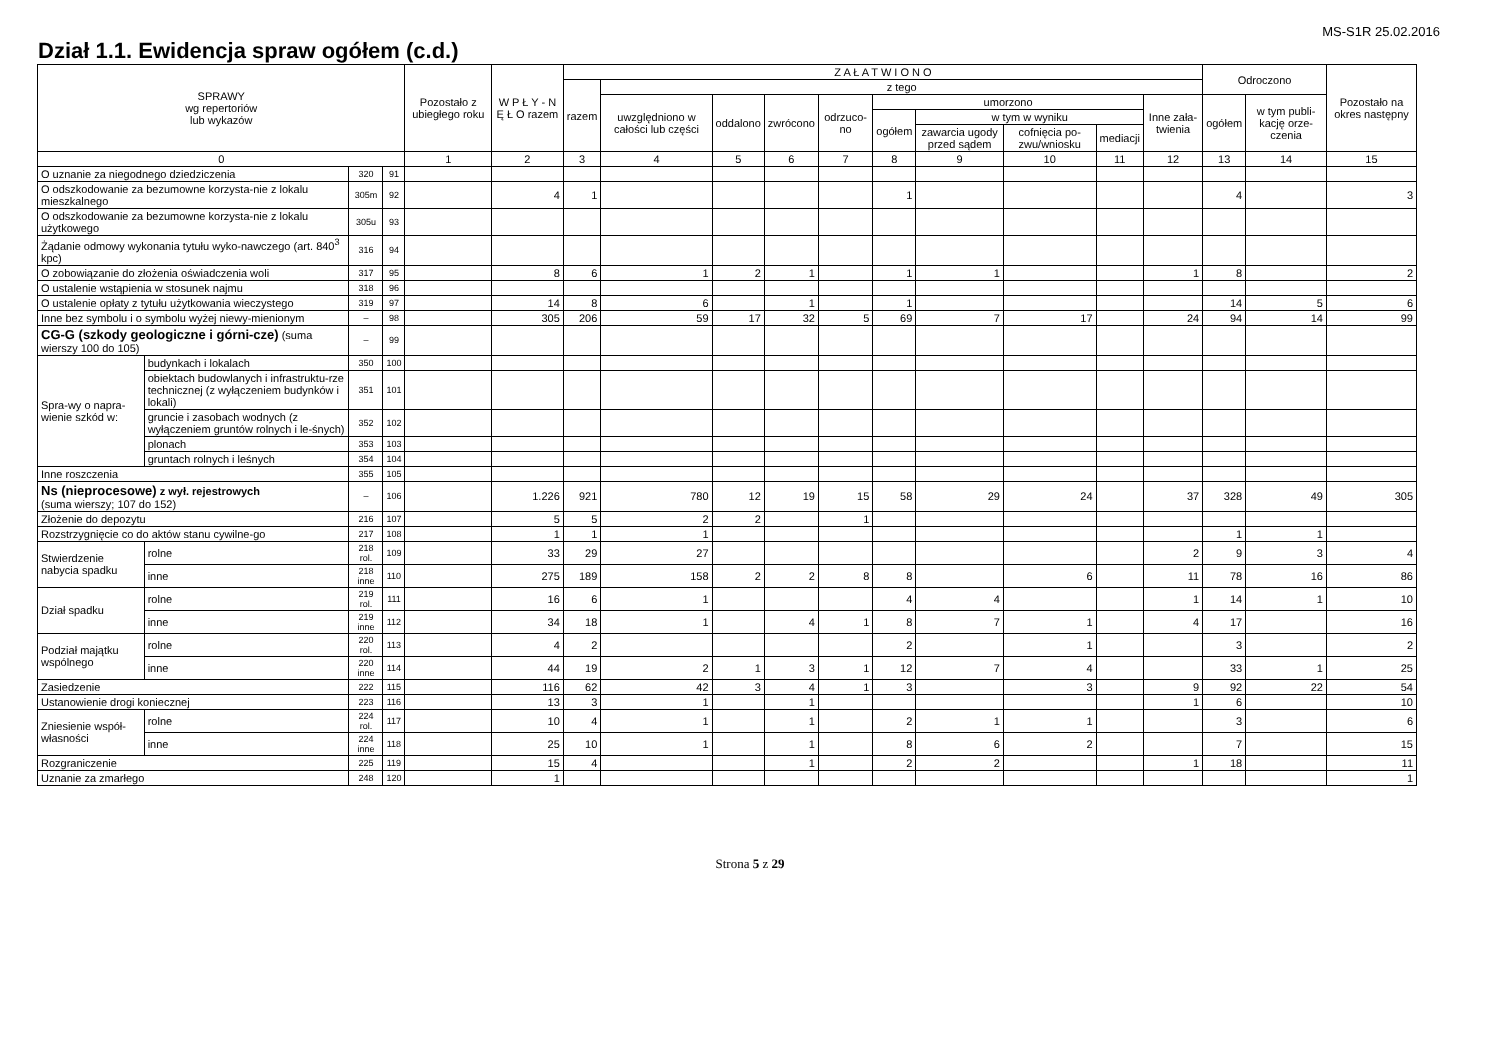Dział 1.1. Ewidencja spraw ogółem (c.d.)
MS-S1R 25.02.2016
| SPRAWY wg repertoriów lub wykazów | | | | Pozostało z ubiegłego roku | W P Ł Y - N Ę Ł O razem | Z A Ł A T W I O N O | | | | | | | | | | Odroczono | | Pozostało na okres następny |
| --- | --- | --- | --- | --- | --- | --- | --- | --- | --- | --- | --- | --- | --- | --- | --- | --- | --- | --- |
| | | | | | | razem | z tego | | | | | | | | | | | |
| | | | | | | | uwzględniono w całości lub części | oddalono | zwrócono | odrzuco-no | umorzono | | | | Inne zała-twienia | ogółem | w tym publi-kację orze-czenia | |
| | | | | | | | | | | | ogółem | w tym w wyniku | | | | | | |
| | | | | | | | | | | | | zawarcia ugody przed sądem | cofnięcia po-zwu/wniosku | mediacji | | | | |
| 0 | | | | 1 | 2 | 3 | 4 | 5 | 6 | 7 | 8 | 9 | 10 | 11 | 12 | 13 | 14 | 15 |
| O uznanie za niegodnego dziedziczenia | | 320 | 91 | | | | | | | | | | | | | | | |
| O odszkodowanie za bezumowne korzysta-nie z lokalu mieszkalnego | | 305m | 92 | | 4 | 1 | | | | | 1 | | | | | 4 | | 3 |
| O odszkodowanie za bezumowne korzysta-nie z lokalu użytkowego | | 305u | 93 | | | | | | | | | | | | | | | |
| Żądanie odmowy wykonania tytułu wyko-nawczego (art. 840<sup>3</sup> kpc) | | 316 | 94 | | | | | | | | | | | | | | | |
| O zobowiązanie do złożenia oświadczenia woli | | 317 | 95 | | 8 | 6 | 1 | 2 | 1 | | 1 | 1 | | | 1 | 8 | | 2 |
| O ustalenie wstąpienia w stosunek najmu | | 318 | 96 | | | | | | | | | | | | | | | |
| O ustalenie opłaty z tytułu użytkowania wieczystego | | 319 | 97 | | 14 | 8 | 6 | | 1 | | 1 | | | | | 14 | 5 | 6 |
| Inne bez symbolu i o symbolu wyżej niewy-mienionym | | – | 98 | | 305 | 206 | 59 | 17 | 32 | 5 | 69 | 7 | 17 | | 24 | 94 | 14 | 99 |
| CG-G (szkody geologiczne i górni-cze) (suma wierszy 100 do 105) | | – | 99 | | | | | | | | | | | | | | | |
| Spra-wy o napra-wienie szkód w: | budynkach i lokalach | 350 | 100 | | | | | | | | | | | | | | | |
| | obiektach budowlanych i infrastruktu-rze technicznej (z wyłączeniem budynków i lokali) | 351 | 101 | | | | | | | | | | | | | | | |
| | gruncie i zasobach wodnych (z wyłączeniem gruntów rolnych i le-śnych) | 352 | 102 | | | | | | | | | | | | | | | |
| | plonach | 353 | 103 | | | | | | | | | | | | | | | |
| | gruntach rolnych i leśnych | 354 | 104 | | | | | | | | | | | | | | | |
| Inne roszczenia | | 355 | 105 | | | | | | | | | | | | | | | |
| Ns (nieprocesowe) z wył. rejestrowych (suma wierszy; 107 do 152) | | – | 106 | | 1.226 | 921 | 780 | 12 | 19 | 15 | 58 | 29 | 24 | | 37 | 328 | 49 | 305 |
| Złożenie do depozytu | | 216 | 107 | | 5 | 5 | 2 | 2 | | 1 | | | | | | | | |
| Rozstrzygnięcie co do aktów stanu cywilne-go | | 217 | 108 | | 1 | 1 | 1 | | | | | | | | | 1 | 1 | |
| Stwierdzenie nabycia spadku | rolne | 218 rol. | 109 | | 33 | 29 | 27 | | | | | | | | 2 | 9 | 3 | 4 |
| | inne | 218 inne | 110 | | 275 | 189 | 158 | 2 | 2 | 8 | 8 | | 6 | | 11 | 78 | 16 | 86 |
| Dział spadku | rolne | 219 rol. | 111 | | 16 | 6 | 1 | | | | 4 | 4 | | | 1 | 14 | 1 | 10 |
| | inne | 219 inne | 112 | | 34 | 18 | 1 | | 4 | 1 | 8 | 7 | 1 | | 4 | 17 | | 16 |
| Podział majątku wspólnego | rolne | 220 rol. | 113 | | 4 | 2 | | | | | 2 | | 1 | | | 3 | | 2 |
| | inne | 220 inne | 114 | | 44 | 19 | 2 | 1 | 3 | 1 | 12 | 7 | 4 | | | 33 | 1 | 25 |
| Zasiedzenie | | 222 | 115 | | 116 | 62 | 42 | 3 | 4 | 1 | 3 | | 3 | | 9 | 92 | 22 | 54 |
| Ustanowienie drogi koniecznej | | 223 | 116 | | 13 | 3 | 1 | | 1 | | | | | | 1 | 6 | | 10 |
| Zniesienie współ-własności | rolne | 224 rol. | 117 | | 10 | 4 | 1 | | 1 | | 2 | 1 | 1 | | | 3 | | 6 |
| | inne | 224 inne | 118 | | 25 | 10 | 1 | | 1 | | 8 | 6 | 2 | | | 7 | | 15 |
| Rozgraniczenie | | 225 | 119 | | 15 | 4 | | | 1 | | 2 | 2 | | | 1 | 18 | | 11 |
| Uznanie za zmarłego | | 248 | 120 | | 1 | | | | | | | | | | | | | 1 |
Strona 5 z 29